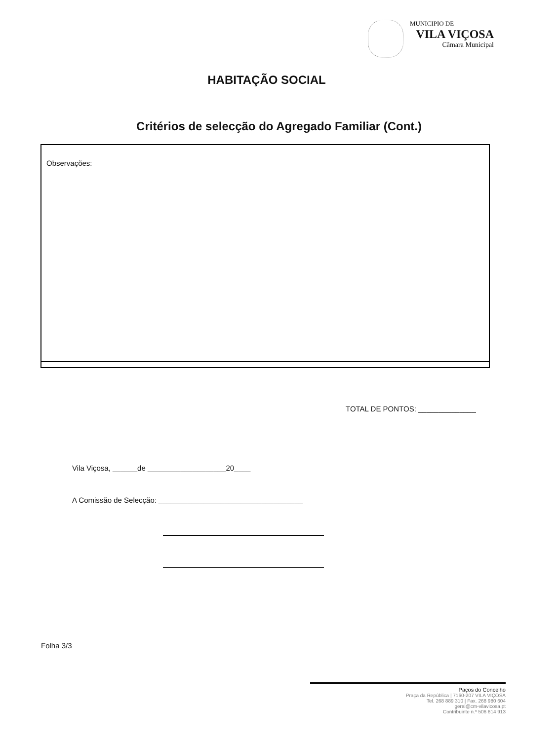MUNICIPIO DE
VILA VIÇOSA
Câmara Municipal
HABITAÇÃO SOCIAL
Critérios de selecção do Agregado Familiar (Cont.)
Observações:
TOTAL DE PONTOS: ______________
Vila Viçosa, ______de ___________________20____
A Comissão de Selecção: ___________________________________
Folha 3/3
Paços do Concelho
Praça da República | 7160-207 VILA VIÇOSA
Tel. 268 889 310 | Fax. 268 980 604
geral@cm-vilavicosa.pt
Contribuinte n.º 506 614 913